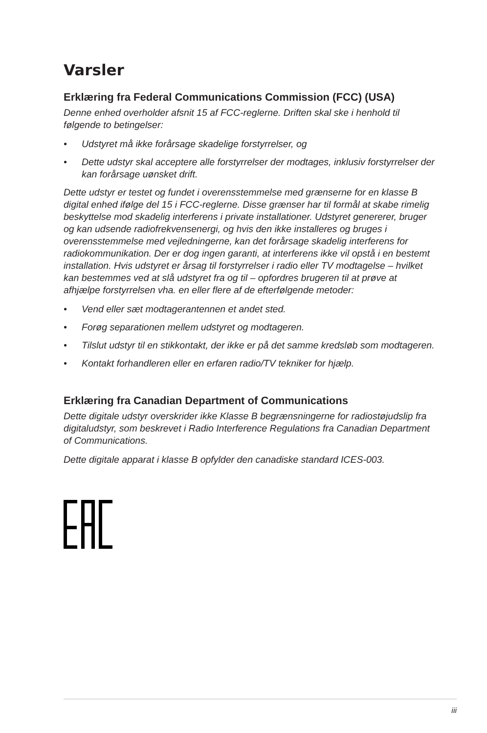Varsler
Erklæring fra Federal Communications Commission (FCC) (USA)
Denne enhed overholder afsnit 15 af FCC-reglerne. Driften skal ske i henhold til følgende to betingelser:
• Udstyret må ikke forårsage skadelige forstyrrelser, og
• Dette udstyr skal acceptere alle forstyrrelser der modtages, inklusiv forstyrrelser der kan forårsage uønsket drift.
Dette udstyr er testet og fundet i overensstemmelse med grænserne for en klasse B digital enhed ifølge del 15 i FCC-reglerne. Disse grænser har til formål at skabe rimelig beskyttelse mod skadelig interferens i private installationer. Udstyret genererer, bruger og kan udsende radiofrekvensenergi, og hvis den ikke installeres og bruges i overensstemmelse med vejledningerne, kan det forårsage skadelig interferens for radiokommunikation. Der er dog ingen garanti, at interferens ikke vil opstå i en bestemt installation. Hvis udstyret er årsag til forstyrrelser i radio eller TV modtagelse – hvilket kan bestemmes ved at slå udstyret fra og til – opfordres brugeren til at prøve at afhjælpe forstyrrelsen vha. en eller flere af de efterfølgende metoder:
• Vend eller sæt modtagerantennen et andet sted.
• Forøg separationen mellem udstyret og modtageren.
• Tilslut udstyr til en stikkontakt, der ikke er på det samme kredsløb som modtageren.
• Kontakt forhandleren eller en erfaren radio/TV tekniker for hjælp.
Erklæring fra Canadian Department of Communications
Dette digitale udstyr overskrider ikke Klasse B begrænsningerne for radiostøjudslip fra digitaludstyr, som beskrevet i Radio Interference Regulations fra Canadian Department of Communications.
Dette digitale apparat i klasse B opfylder den canadiske standard ICES-003.
iii